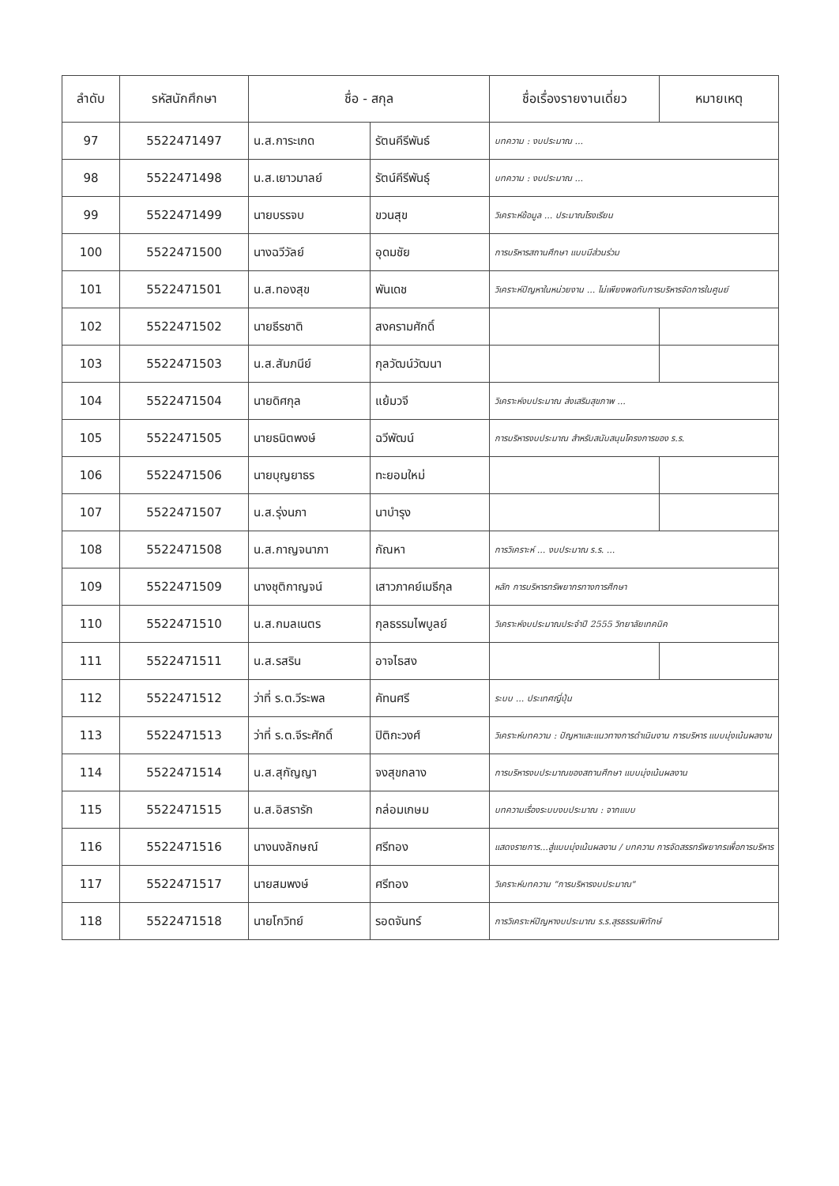| ลำดับ | รหัสนักศึกษา | ชื่อ - สกุล | | ชื่อเรื่องรายงานเดี่ยว | หมายเหตุ |
| --- | --- | --- | --- | --- | --- |
| 97 | 5522471497 | น.ส.การะเกด | รัตนคีรีพันธ์ | บทความ : งบประมาณ ... | |
| 98 | 5522471498 | น.ส.เยาวมาลย์ | รัตน์คีรีพันธุ์ | บทความ : งบประมาณ ... | |
| 99 | 5522471499 | นายบรรจบ | ขวนสุข | วิเคราะห์ข้อมูล ... ประมาณโรงเรียน | |
| 100 | 5522471500 | นางฉวีวัลย์ | อุดมชัย | การบริหารสถานศึกษา แบบมีส่วนร่วม | |
| 101 | 5522471501 | น.ส.ทองสุข | พันเดช | วิเคราะห์ปัญหาในหน่วยงาน ... ไม่เพียงพอกับการบริหารจัดการในศูนย์ | |
| 102 | 5522471502 | นายธีรชาติ | สงครามศักดิ์ | | |
| 103 | 5522471503 | น.ส.สัมภนีย์ | กุลวัฒน์วัฒนา | | |
| 104 | 5522471504 | นายดิศกุล | แย้มวจี | วิเคราะห์งบประมาณ ส่งเสริมสุขภาพ ... | |
| 105 | 5522471505 | นายธนิตพงษ์ | ฉวีพัฒน์ | การบริหารงบประมาณ สำหรับสนับสนุนโครงการของ ร.ร. | |
| 106 | 5522471506 | นายบุญยาธร | ทะยอมใหม่ | | |
| 107 | 5522471507 | น.ส.รุ่งนภา | นาบำรุง | | |
| 108 | 5522471508 | น.ส.กาญจนาภา | กัณหา | การวิเคราะห์ ... งบประมาณ ร.ร. ... | |
| 109 | 5522471509 | นางชุติกาญจน์ | เสาวภาคย์เมธีกุล | หลัก การบริหารทรัพยากรทางการศึกษา | |
| 110 | 5522471510 | น.ส.กมลเนตร | กุลธรรมไพบูลย์ | วิเคราะห์งบประมาณประจำปี 2555 วิทยาลัยเทคนิค | |
| 111 | 5522471511 | น.ส.รสริน | อาจไธสง | | |
| 112 | 5522471512 | ว่าที่ ร.ต.วีระพล | คัทนศรี | ระบบ ... ประเทศญี่ปุ่น | |
| 113 | 5522471513 | ว่าที่ ร.ต.จีระศักดิ์ | ปิติกะวงศ์ | วิเคราะห์บทความ : ปัญหาและแนวทางการดำเนินงาน การบริหาร แบบมุ่งเน้นผลงาน | |
| 114 | 5522471514 | น.ส.สุกัญญา | จงสุขกลาง | การบริหารงบประมาณของสถานศึกษา แบบมุ่งเน้นผลงาน | |
| 115 | 5522471515 | น.ส.อิสรารัก | กล่อมเกษม | บทความเรื่องระบบงบประมาณ : จากแบบ | |
| 116 | 5522471516 | นางนงลักษณ์ | ศรีทอง | แสดงรายการ...สู่แบบมุ่งเน้นผลงาน / บทความ การจัดสรรทรัพยากรเพื่อการบริหาร | |
| 117 | 5522471517 | นายสมพงษ์ | ศรีทอง | วิเคราะห์บทความ "การบริหารงบประมาณ" | |
| 118 | 5522471518 | นายโกวิทย์ | รอดจันทร์ | การวิเคราะห์ปัญหางบประมาณ ร.ร.สุรธรรมพิทักษ์ | |